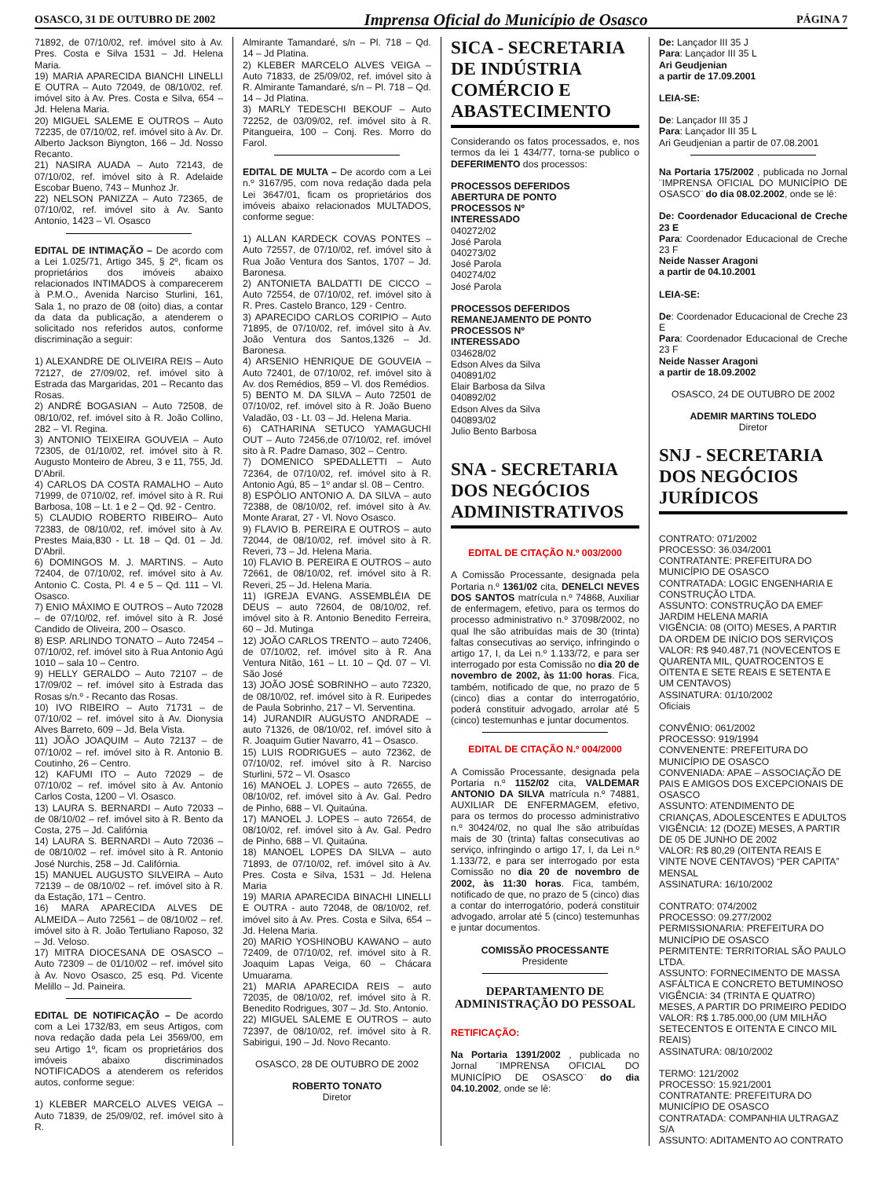OSASCO, 31 DE OUTUBRO DE 2002 Imprensa Oficial do Município de Osasco PÁGINA 7
71892, de 07/10/02, ref. imóvel sito à Av. Pres. Costa e Silva 1531 – Jd. Helena Maria.
19) MARIA APARECIDA BIANCHI LINELLI E OUTRA – Auto 72049, de 08/10/02, ref. imóvel sito à Av. Pres. Costa e Silva, 654 – Jd. Helena Maria.
20) MIGUEL SALEME E OUTROS – Auto 72235, de 07/10/02, ref. imóvel sito à Av. Dr. Alberto Jackson Biyngton, 166 – Jd. Nosso Recanto.
21) NASIRA AUADA – Auto 72143, de 07/10/02, ref. imóvel sito à R. Adelaide Escobar Bueno, 743 – Munhoz Jr.
22) NELSON PANIZZA – Auto 72365, de 07/10/02, ref. imóvel sito à Av. Santo Antonio, 1423 – Vl. Osasco
EDITAL DE INTIMAÇÃO – De acordo com a Lei 1.025/71, Artigo 345, § 2º, ficam os proprietários dos imóveis abaixo relacionados INTIMADOS à comparecerem à P.M.O., Avenida Narciso Sturlini, 161, Sala 1, no prazo de 08 (oito) dias, a contar da data da publicação, a atenderem o solicitado nos referidos autos, conforme discriminação a seguir:
1) ALEXANDRE DE OLIVEIRA REIS – Auto 72127, de 27/09/02, ref. imóvel sito à Estrada das Margaridas, 201 – Recanto das Rosas.
2) ANDRÉ BOGASIAN – Auto 72508, de 08/10/02, ref. imóvel sito à R. João Collino, 282 – Vl. Regina.
3) ANTONIO TEIXEIRA GOUVEIA – Auto 72305, de 01/10/02, ref. imóvel sito à R. Augusto Monteiro de Abreu, 3 e 11, 755, Jd. D'Abril.
4) CARLOS DA COSTA RAMALHO – Auto 71999, de 0710/02, ref. imóvel sito à R. Rui Barbosa, 108 – Lt. 1 e 2 – Qd. 92 - Centro.
5) CLAUDIO ROBERTO RIBEIRO– Auto 72383, de 08/10/02, ref. imóvel sito à Av. Prestes Maia,830 - Lt. 18 – Qd. 01 – Jd. D'Abril.
6) DOMINGOS M. J. MARTINS. – Auto 72404, de 07/10/02, ref. imóvel sito à Av. Antonio C. Costa, Pl. 4 e 5 – Qd. 111 – Vl. Osasco.
7) ENIO MÁXIMO E OUTROS – Auto 72028 – de 07/10/02, ref. imóvel sito à R. José Candido de Oliveira, 200 – Osasco.
8) ESP. ARLINDO TONATO – Auto 72454 – 07/10/02, ref. imóvel sito à Rua Antonio Agú 1010 – sala 10 – Centro.
9) HELLY GERALDO – Auto 72107 – de 17/09/02 – ref. imóvel sito à Estrada das Rosas s/n.º - Recanto das Rosas.
10) IVO RIBEIRO – Auto 71731 – de 07/10/02 – ref. imóvel sito à Av. Dionysia Alves Barreto, 609 – Jd. Bela Vista.
11) JOÃO JOAQUIM – Auto 72137 – de 07/10/02 – ref. imóvel sito à R. Antonio B. Coutinho, 26 – Centro.
12) KAFUMI ITO – Auto 72029 – de 07/10/02 – ref. imóvel sito à Av. Antonio Carlos Costa, 1200 – Vl. Osasco.
13) LAURA S. BERNARDI – Auto 72033 – de 08/10/02 – ref. imóvel sito à R. Bento da Costa, 275 – Jd. Califórnia
14) LAURA S. BERNARDI – Auto 72036 – de 08/10/02 – ref. imóvel sito à R. Antonio José Nurchis, 258 – Jd. Califórnia.
15) MANUEL AUGUSTO SILVEIRA – Auto 72139 – de 08/10/02 – ref. imóvel sito à R. da Estação, 171 – Centro.
16) MARA APARECIDA ALVES DE ALMEIDA – Auto 72561 – de 08/10/02 – ref. imóvel sito à R. João Tertuliano Raposo, 32 – Jd. Veloso.
17) MITRA DIOCESANA DE OSASCO – Auto 72309 – de 01/10/02 – ref. imóvel sito à Av. Novo Osasco, 25 esq. Pd. Vicente Melillo – Jd. Paineira.
EDITAL DE NOTIFICAÇÃO – De acordo com a Lei 1732/83, em seus Artigos, com nova redação dada pela Lei 3569/00, em seu Artigo 1º, ficam os proprietários dos imóveis abaixo discriminados NOTIFICADOS a atenderem os referidos autos, conforme segue:
1) KLEBER MARCELO ALVES VEIGA – Auto 71839, de 25/09/02, ref. imóvel sito à R.
Almirante Tamandaré, s/n – Pl. 718 – Qd. 14 – Jd Platina.
2) KLEBER MARCELO ALVES VEIGA – Auto 71833, de 25/09/02, ref. imóvel sito à R. Almirante Tamandaré, s/n – Pl. 718 – Qd. 14 – Jd Platina.
3) MARLY TEDESCHI BEKOUF – Auto 72252, de 03/09/02, ref. imóvel sito à R. Pitangueira, 100 – Conj. Res. Morro do Farol.
EDITAL DE MULTA – De acordo com a Lei n.º 3167/95, com nova redação dada pela Lei 3647/01, ficam os proprietários dos imóveis abaixo relacionados MULTADOS, conforme segue:
1) ALLAN KARDECK COVAS PONTES – Auto 72557, de 07/10/02, ref. imóvel sito à Rua João Ventura dos Santos, 1707 – Jd. Baronesa.
2) ANTONIETA BALDATTI DE CICCO – Auto 72554, de 07/10/02, ref. imóvel sito à R. Pres. Castelo Branco, 129 - Centro.
3) APARECIDO CARLOS CORIPIO – Auto 71895, de 07/10/02, ref. imóvel sito à Av. João Ventura dos Santos,1326 – Jd. Baronesa.
4) ARSENIO HENRIQUE DE GOUVEIA – Auto 72401, de 07/10/02, ref. imóvel sito à Av. dos Remédios, 859 – Vl. dos Remédios.
5) BENTO M. DA SILVA – Auto 72501 de 07/10/02, ref. imóvel sito à R. João Bueno Valadão, 03 - Lt. 03 – Jd. Helena Maria.
6) CATHARINA SETUCO YAMAGUCHI OUT – Auto 72456,de 07/10/02, ref. imóvel sito à R. Padre Damaso, 302 – Centro.
7) DOMENICO SPEDALLETTI – Auto 72364, de 07/10/02, ref. imóvel sito à R. Antonio Agú, 85 – 1º andar sl. 08 – Centro.
8) ESPÓLIO ANTONIO A. DA SILVA – auto 72388, de 08/10/02, ref. imóvel sito à Av. Monte Ararat, 27 - Vl. Novo Osasco.
9) FLAVIO B. PEREIRA E OUTROS – auto 72044, de 08/10/02, ref. imóvel sito à R. Reveri, 73 – Jd. Helena Maria.
10) FLAVIO B. PEREIRA E OUTROS – auto 72661, de 08/10/02, ref. imóvel sito à R. Reveri, 25 – Jd. Helena Maria.
11) IGREJA EVANG. ASSEMBLÉIA DE DEUS – auto 72604, de 08/10/02, ref. imóvel sito à R. Antonio Benedito Ferreira, 60 – Jd. Mutinga
12) JOÃO CARLOS TRENTO – auto 72406, de 07/10/02, ref. imóvel sito à R. Ana Ventura Nitão, 161 – Lt. 10 – Qd. 07 – Vl. São José
13) JOÃO JOSÉ SOBRINHO – auto 72320, de 08/10/02, ref. imóvel sito à R. Euripedes de Paula Sobrinho, 217 – Vl. Serventina.
14) JURANDIR AUGUSTO ANDRADE – auto 71326, de 08/10/02, ref. imóvel sito à R. Joaquim Gutier Navarro, 41 – Osasco.
15) LUIS RODRIGUES – auto 72362, de 07/10/02, ref. imóvel sito à R. Narciso Sturlini, 572 – Vl. Osasco
16) MANOEL J. LOPES – auto 72655, de 08/10/02, ref. imóvel sito à Av. Gal. Pedro de Pinho, 688 – Vl. Quitaúna.
17) MANOEL J. LOPES – auto 72654, de 08/10/02, ref. imóvel sito à Av. Gal. Pedro de Pinho, 688 – Vl. Quitaúna.
18) MANOEL LOPES DA SILVA – auto 71893, de 07/10/02, ref. imóvel sito à Av. Pres. Costa e Silva, 1531 – Jd. Helena Maria
19) MARIA APARECIDA BINACHI LINELLI E OUTRA - auto 72048, de 08/10/02, ref. imóvel sito à Av. Pres. Costa e Silva, 654 – Jd. Helena Maria.
20) MARIO YOSHINOBU KAWANO – auto 72409, de 07/10/02, ref. imóvel sito à R. Joaquim Lapas Veiga, 60 – Chácara Umuarama.
21) MARIA APARECIDA REIS – auto 72035, de 08/10/02, ref. imóvel sito à R. Benedito Rodrigues, 307 – Jd. Sto. Antonio.
22) MIGUEL SALEME E OUTROS – auto 72397, de 08/10/02, ref. imóvel sito à R. Sabirigui, 190 – Jd. Novo Recanto.
OSASCO, 28 DE OUTUBRO DE 2002
ROBERTO TONATO
Diretor
SICA - SECRETARIA DE INDÚSTRIA COMÉRCIO E ABASTECIMENTO
Considerando os fatos processados, e, nos termos da lei 1 434/77, torna-se publico o DEFERIMENTO dos processos:
PROCESSOS DEFERIDOS
ABERTURA DE PONTO
PROCESSOS Nº
INTERESSADO
040272/02
José Parola
040273/02
José Parola
040274/02
José Parola
PROCESSOS DEFERIDOS
REMANEJAMENTO DE PONTO
PROCESSOS Nº
INTERESSADO
034628/02
Edson Alves da Silva
040891/02
Elair Barbosa da Silva
040892/02
Edson Alves da Silva
040893/02
Julio Bento Barbosa
SNA - SECRETARIA DOS NEGÓCIOS ADMINISTRATIVOS
EDITAL DE CITAÇÃO N.º 003/2000
A Comissão Processante, designada pela Portaria n.º 1361/02 cita, DENELCI NEVES DOS SANTOS matrícula n.º 74868, Auxiliar de enfermagem, efetivo, para os termos do processo administrativo n.º 37098/2002, no qual lhe são atribuídas mais de 30 (trinta) faltas consecutivas ao serviço, infringindo o artigo 17, I, da Lei n.º 1.133/72, e para ser interrogado por esta Comissão no dia 20 de novembro de 2002, às 11:00 horas. Fica, também, notificado de que, no prazo de 5 (cinco) dias a contar do interrogatório, poderá constituir advogado, arrolar até 5 (cinco) testemunhas e juntar documentos.
EDITAL DE CITAÇÃO N.º 004/2000
A Comissão Processante, designada pela Portaria n.º 1152/02 cita, VALDEMAR ANTONIO DA SILVA matrícula n.º 74881, AUXILIAR DE ENFERMAGEM, efetivo, para os termos do processo administrativo n.º 30424/02, no qual lhe são atribuídas mais de 30 (trinta) faltas consecutivas ao serviço, infringindo o artigo 17, I, da Lei n.º 1.133/72, e para ser interrogado por esta Comissão no dia 20 de novembro de 2002, às 11:30 horas. Fica, também, notificado de que, no prazo de 5 (cinco) dias a contar do interrogatório, poderá constituir advogado, arrolar até 5 (cinco) testemunhas e juntar documentos.
COMISSÃO PROCESSANTE
Presidente
DEPARTAMENTO DE ADMINISTRAÇÃO DO PESSOAL
RETIFICAÇÃO:
Na Portaria 1391/2002 , publicada no Jornal ¨IMPRENSA OFICIAL DO MUNICÍPIO DE OSASCO¨ do dia 04.10.2002, onde se lê:
De: Lançador III 35 J
Para: Lançador III 35 L
Ari Geudjenian
a partir de 17.09.2001
LEIA-SE:
De: Lançador III 35 J
Para: Lançador III 35 L
Ari Geudjenian a partir de 07.08.2001
Na Portaria 175/2002 , publicada no Jornal ¨IMPRENSA OFICIAL DO MUNICÍPIO DE OSASCO¨ do dia 08.02.2002, onde se lê:
De: Coordenador Educacional de Creche 23 E
Para: Coordenador Educacional de Creche 23 F
Neide Nasser Aragoni
a partir de 04.10.2001
LEIA-SE:
De: Coordenador Educacional de Creche 23 E
Para: Coordenador Educacional de Creche 23 F
Neide Nasser Aragoni
a partir de 18.09.2002
OSASCO, 24 DE OUTUBRO DE 2002
ADEMIR MARTINS TOLEDO
Diretor
SNJ - SECRETARIA DOS NEGÓCIOS JURÍDICOS
CONTRATO: 071/2002
PROCESSO: 36.034/2001
CONTRATANTE: PREFEITURA DO MUNICÍPIO DE OSASCO
CONTRATADA: LOGIC ENGENHARIA E CONSTRUÇÃO LTDA.
ASSUNTO: CONSTRUÇÃO DA EMEF JARDIM HELENA MARIA
VIGÊNCIA: 08 (OITO) MESES, A PARTIR DA ORDEM DE INÍCIO DOS SERVIÇOS
VALOR: R$ 940.487,71 (NOVECENTOS E QUARENTA MIL, QUATROCENTOS E OITENTA E SETE REAIS E SETENTA E UM CENTAVOS)
ASSINATURA: 01/10/2002
Oficiais
CONVÊNIO: 061/2002
PROCESSO: 919/1994
CONVENENTE: PREFEITURA DO MUNICÍPIO DE OSASCO
CONVENIADA: APAE – ASSOCIAÇÃO DE PAIS E AMIGOS DOS EXCEPCIONAIS DE OSASCO
ASSUNTO: ATENDIMENTO DE CRIANÇAS, ADOLESCENTES E ADULTOS
VIGÊNCIA: 12 (DOZE) MESES, A PARTIR DE 05 DE JUNHO DE 2002
VALOR: R$ 80,29 (OITENTA REAIS E VINTE NOVE CENTAVOS) “PER CAPITA” MENSAL
ASSINATURA: 16/10/2002
CONTRATO: 074/2002
PROCESSO: 09.277/2002
PERMISSIONARIA: PREFEITURA DO MUNICÍPIO DE OSASCO
PERMITENTE: TERRITORIAL SÃO PAULO LTDA.
ASSUNTO: FORNECIMENTO DE MASSA ASFÁLTICA E CONCRETO BETUMINOSO
VIGÊNCIA: 34 (TRINTA E QUATRO) MESES, A PARTIR DO PRIMEIRO PEDIDO
VALOR: R$ 1.785.000,00 (UM MILHÃO SETECENTOS E OITENTA E CINCO MIL REAIS)
ASSINATURA: 08/10/2002
TERMO: 121/2002
PROCESSO: 15.921/2001
CONTRATANTE: PREFEITURA DO MUNICÍPIO DE OSASCO
CONTRATADA: COMPANHIA ULTRAGAZ S/A
ASSUNTO: ADITAMENTO AO CONTRATO